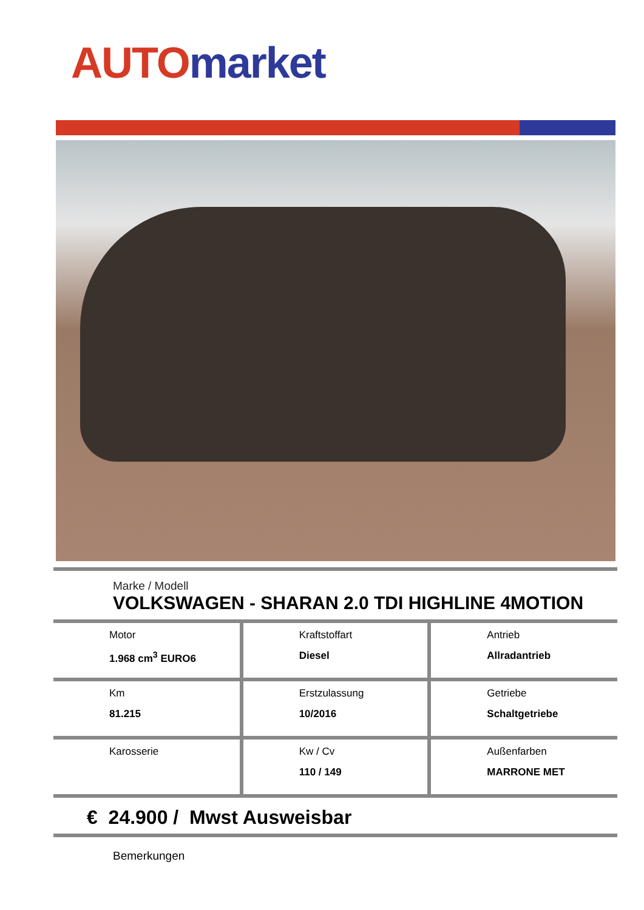AUTO market
Marke / Modell
VOLKSWAGEN - SHARAN 2.0 TDI HIGHLINE 4MOTION
| Motor 1.968 cm<sup>3</sup> EURO6 | Kraftstoffart Diesel | Antrieb Allradantrieb |
| Km 81.215 | Erstzulassung 10/2016 | Getriebe Schaltgetriebe |
| Karosserie | Kw / Cv 110 / 149 | Außenfarben MARRONE MET |
€ 24.900 / Mwst Ausweisbar
Bemerkungen